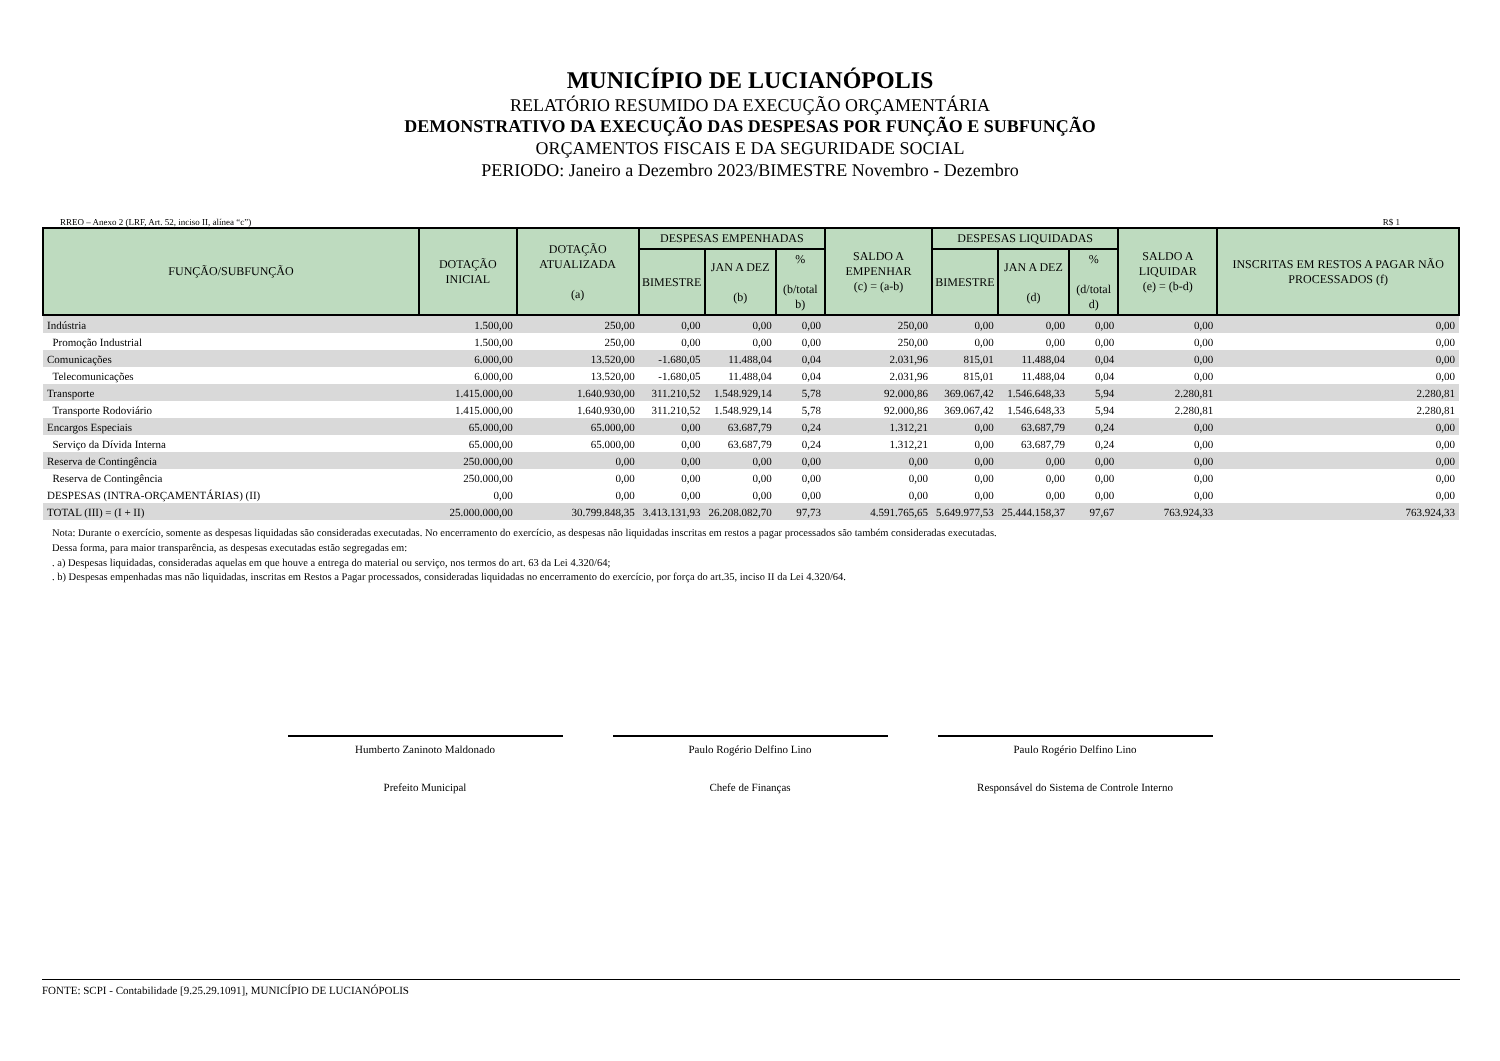MUNICÍPIO DE LUCIANÓPOLIS
RELATÓRIO RESUMIDO DA EXECUÇÃO ORÇAMENTÁRIA
DEMONSTRATIVO DA EXECUÇÃO DAS DESPESAS POR FUNÇÃO E SUBFUNÇÃO
ORÇAMENTOS FISCAIS E DA SEGURIDADE SOCIAL
PERIODO: Janeiro a Dezembro 2023/BIMESTRE Novembro - Dezembro
RREO – Anexo 2 (LRF, Art. 52, inciso II, alínea “c”) R$ 1
| FUNÇÃO/SUBFUNÇÃO | DOTAÇÃO INICIAL | DOTAÇÃO ATUALIZADA (a) | DESPESAS EMPENHADAS | | | SALDO A EMPENHAR (c) = (a-b) | DESPESAS LIQUIDADAS | | | SALDO A LIQUIDAR (e) = (b-d) | INSCRITAS EM RESTOS A PAGAR NÃO PROCESSADOS (f) |
| --- | --- | --- | --- | --- | --- | --- | --- | --- | --- | --- | --- |
| | | | BIMESTRE | JAN A DEZ (b) | % (b/total b) | | BIMESTRE | JAN A DEZ (d) | % (d/total d) | | |
| Indústria | 1.500,00 | 250,00 | 0,00 | 0,00 | 0,00 | 250,00 | 0,00 | 0,00 | 0,00 | 0,00 | 0,00 |
| Promoção Industrial | 1.500,00 | 250,00 | 0,00 | 0,00 | 0,00 | 250,00 | 0,00 | 0,00 | 0,00 | 0,00 | 0,00 |
| Comunicações | 6.000,00 | 13.520,00 | -1.680,05 | 11.488,04 | 0,04 | 2.031,96 | 815,01 | 11.488,04 | 0,04 | 0,00 | 0,00 |
| Telecomunicações | 6.000,00 | 13.520,00 | -1.680,05 | 11.488,04 | 0,04 | 2.031,96 | 815,01 | 11.488,04 | 0,04 | 0,00 | 0,00 |
| Transporte | 1.415.000,00 | 1.640.930,00 | 311.210,52 | 1.548.929,14 | 5,78 | 92.000,86 | 369.067,42 | 1.546.648,33 | 5,94 | 2.280,81 | 2.280,81 |
| Transporte Rodoviário | 1.415.000,00 | 1.640.930,00 | 311.210,52 | 1.548.929,14 | 5,78 | 92.000,86 | 369.067,42 | 1.546.648,33 | 5,94 | 2.280,81 | 2.280,81 |
| Encargos Especiais | 65.000,00 | 65.000,00 | 0,00 | 63.687,79 | 0,24 | 1.312,21 | 0,00 | 63.687,79 | 0,24 | 0,00 | 0,00 |
| Serviço da Dívida Interna | 65.000,00 | 65.000,00 | 0,00 | 63.687,79 | 0,24 | 1.312,21 | 0,00 | 63.687,79 | 0,24 | 0,00 | 0,00 |
| Reserva de Contingência | 250.000,00 | 0,00 | 0,00 | 0,00 | 0,00 | 0,00 | 0,00 | 0,00 | 0,00 | 0,00 | 0,00 |
| Reserva de Contingência | 250.000,00 | 0,00 | 0,00 | 0,00 | 0,00 | 0,00 | 0,00 | 0,00 | 0,00 | 0,00 | 0,00 |
| DESPESAS (INTRA-ORÇAMENTÁRIAS) (II) | 0,00 | 0,00 | 0,00 | 0,00 | 0,00 | 0,00 | 0,00 | 0,00 | 0,00 | 0,00 | 0,00 |
| TOTAL (III) = (I + II) | 25.000.000,00 | 30.799.848,35 | 3.413.131,93 | 26.208.082,70 | 97,73 | 4.591.765,65 | 5.649.977,53 | 25.444.158,37 | 97,67 | 763.924,33 | 763.924,33 |
Nota: Durante o exercício, somente as despesas liquidadas são consideradas executadas. No encerramento do exercício, as despesas não liquidadas inscritas em restos a pagar processados são também consideradas executadas.
Dessa forma, para maior transparência, as despesas executadas estão segregadas em:
. a) Despesas liquidadas, consideradas aquelas em que houve a entrega do material ou serviço, nos termos do art. 63 da Lei 4.320/64;
. b) Despesas empenhadas mas não liquidadas, inscritas em Restos a Pagar processados, consideradas liquidadas no encerramento do exercício, por força do art.35, inciso II da Lei 4.320/64.
Humberto Zaninoto Maldonado
Prefeito Municipal
Paulo Rogério Delfino Lino
Chefe de Finanças
Paulo Rogério Delfino Lino
Responsável do Sistema de Controle Interno
FONTE: SCPI - Contabilidade [9.25.29.1091], MUNICÍPIO DE LUCIANÓPOLIS